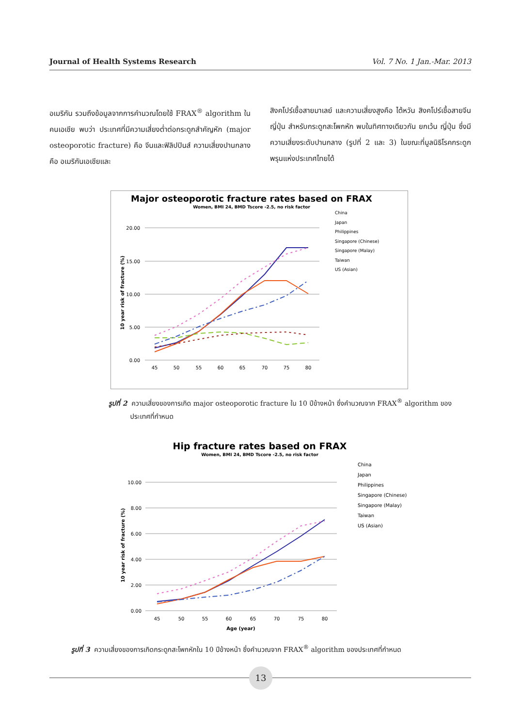Journal of Health Systems Research Vol. 7 No. 1 Jan.-Mar. 2013
อเมริกัน รวมถึงข้อมูลจากการคำนวณโดยใช้ FRAX<sup>®</sup> algorithm ในคนเอเชีย พบว่า ประเทศที่มีความเสี่ยงต่ำต่อกระดูกสำคัญหัก (major osteoporotic fracture) คือ จีนและฟิลิปปินส์ ความเสี่ยงปานกลาง คือ อเมริกันเอเชียและ
สิงคโปร์เชื้อสายมาเลย์ และความเสี่ยงสูงคือ ไต้หวัน สิงคโปร์เชื้อสายจีน ญี่ปุ่น สำหรับกระดูกสะโพกหัก พบในทิศทางเดียวกัน ยกเว้น ญี่ปุ่น ซึ่งมีความเสี่ยงระดับปานกลาง (รูปที่ 2 และ 3) ในขณะที่มูลนิธิโรคกระดูกพรุนแห่งประเทศไทยได้
Major osteoporotic fracture rates based on FRAX
Women, BMI 24, BMD Tscore -2.5, no risk factor
20.00
15.00
10.00
5.00
0.00
10 year risk of fracture (%)
45
50
55
60
65
70
75
80
China
Japan
Philippines
Singapore (Chinese)
Singapore (Malay)
Taiwan
US (Asian)
รูปที่ 2 ความเสี่ยงของการเกิด major osteoporotic fracture ใน 10 ปีข้างหน้า ซึ่งคำนวณจาก FRAX<sup>®</sup> algorithm ของ
ประเทศที่กำหนด
Hip fracture rates based on FRAX
Women, BMI 24, BMD Tscore -2.5, no risk factor
10.00
8.00
6.00
4.00
2.00
0.00
10 year risk of fracture (%)
45
50
55
60
65
70
75
80
Age (year)
China
Japan
Philippines
Singapore (Chinese)
Singapore (Malay)
Taiwan
US (Asian)
รูปที่ 3 ความเสี่ยงของการเกิดกระดูกสะโพกหักใน 10 ปีข้างหน้า ซึ่งคำนวณจาก FRAX<sup>®</sup> algorithm ของประเทศที่กำหนด
13